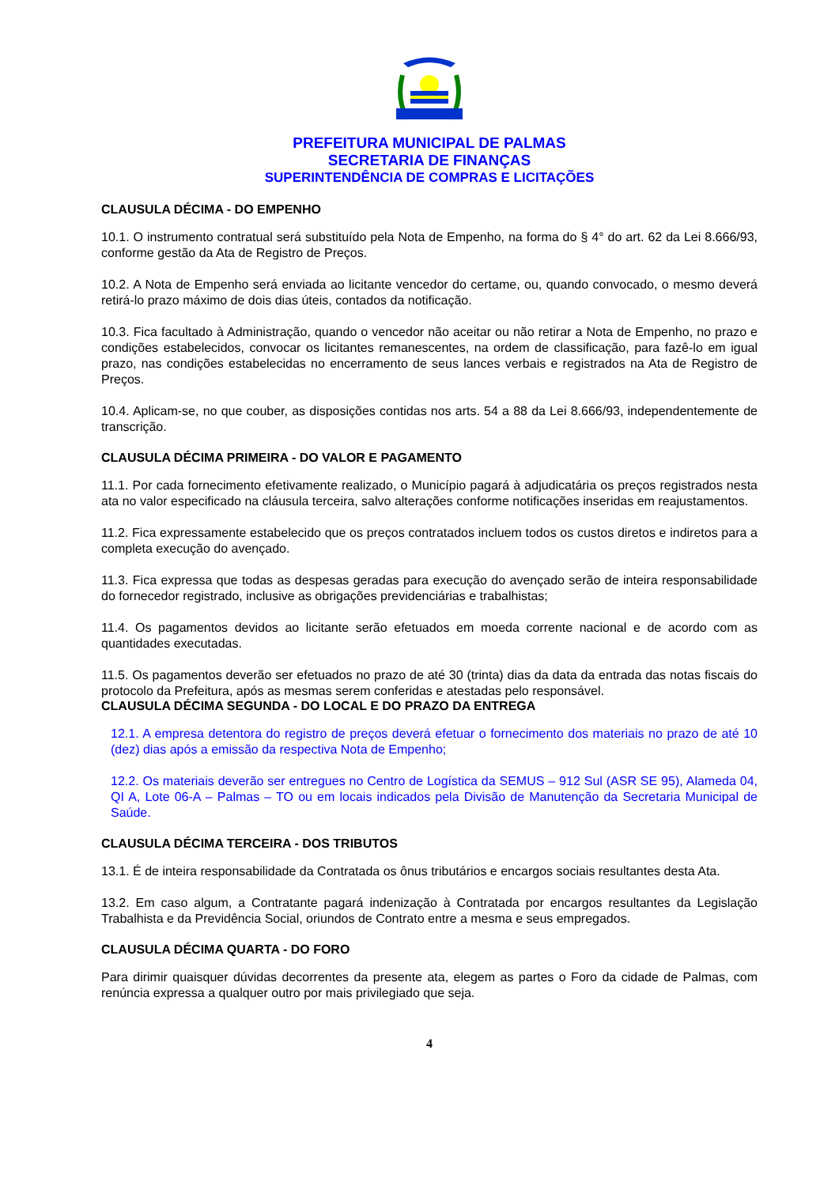PREFEITURA MUNICIPAL DE PALMAS
SECRETARIA DE FINANÇAS
SUPERINTENDÊNCIA DE COMPRAS E LICITAÇÕES
CLAUSULA DÉCIMA - DO EMPENHO
10.1. O instrumento contratual será substituído pela Nota de Empenho, na forma do § 4° do art. 62 da Lei 8.666/93, conforme gestão da Ata de Registro de Preços.
10.2. A Nota de Empenho será enviada ao licitante vencedor do certame, ou, quando convocado, o mesmo deverá retirá-lo prazo máximo de dois dias úteis, contados da notificação.
10.3. Fica facultado à Administração, quando o vencedor não aceitar ou não retirar a Nota de Empenho, no prazo e condições estabelecidos, convocar os licitantes remanescentes, na ordem de classificação, para fazê-lo em igual prazo, nas condições estabelecidas no encerramento de seus lances verbais e registrados na Ata de Registro de Preços.
10.4. Aplicam-se, no que couber, as disposições contidas nos arts. 54 a 88 da Lei 8.666/93, independentemente de transcrição.
CLAUSULA DÉCIMA PRIMEIRA - DO VALOR E PAGAMENTO
11.1. Por cada fornecimento efetivamente realizado, o Município pagará à adjudicatária os preços registrados nesta ata no valor especificado na cláusula terceira, salvo alterações conforme notificações inseridas em reajustamentos.
11.2. Fica expressamente estabelecido que os preços contratados incluem todos os custos diretos e indiretos para a completa execução do avençado.
11.3. Fica expressa que todas as despesas geradas para execução do avençado serão de inteira responsabilidade do fornecedor registrado, inclusive as obrigações previdenciárias e trabalhistas;
11.4. Os pagamentos devidos ao licitante serão efetuados em moeda corrente nacional e de acordo com as quantidades executadas.
11.5. Os pagamentos deverão ser efetuados no prazo de até 30 (trinta) dias da data da entrada das notas fiscais do protocolo da Prefeitura, após as mesmas serem conferidas e atestadas pelo responsável.
CLAUSULA DÉCIMA SEGUNDA - DO LOCAL E DO PRAZO DA ENTREGA
12.1. A empresa detentora do registro de preços deverá efetuar o fornecimento dos materiais no prazo de até 10 (dez) dias após a emissão da respectiva Nota de Empenho;
12.2. Os materiais deverão ser entregues no Centro de Logística da SEMUS – 912 Sul (ASR SE 95), Alameda 04, QI A, Lote 06-A – Palmas – TO ou em locais indicados pela Divisão de Manutenção da Secretaria Municipal de Saúde.
CLAUSULA DÉCIMA TERCEIRA - DOS TRIBUTOS
13.1. É de inteira responsabilidade da Contratada os ônus tributários e encargos sociais resultantes desta Ata.
13.2. Em caso algum, a Contratante pagará indenização à Contratada por encargos resultantes da Legislação Trabalhista e da Previdência Social, oriundos de Contrato entre a mesma e seus empregados.
CLAUSULA DÉCIMA QUARTA - DO FORO
Para dirimir quaisquer dúvidas decorrentes da presente ata, elegem as partes o Foro da cidade de Palmas, com renúncia expressa a qualquer outro por mais privilegiado que seja.
4